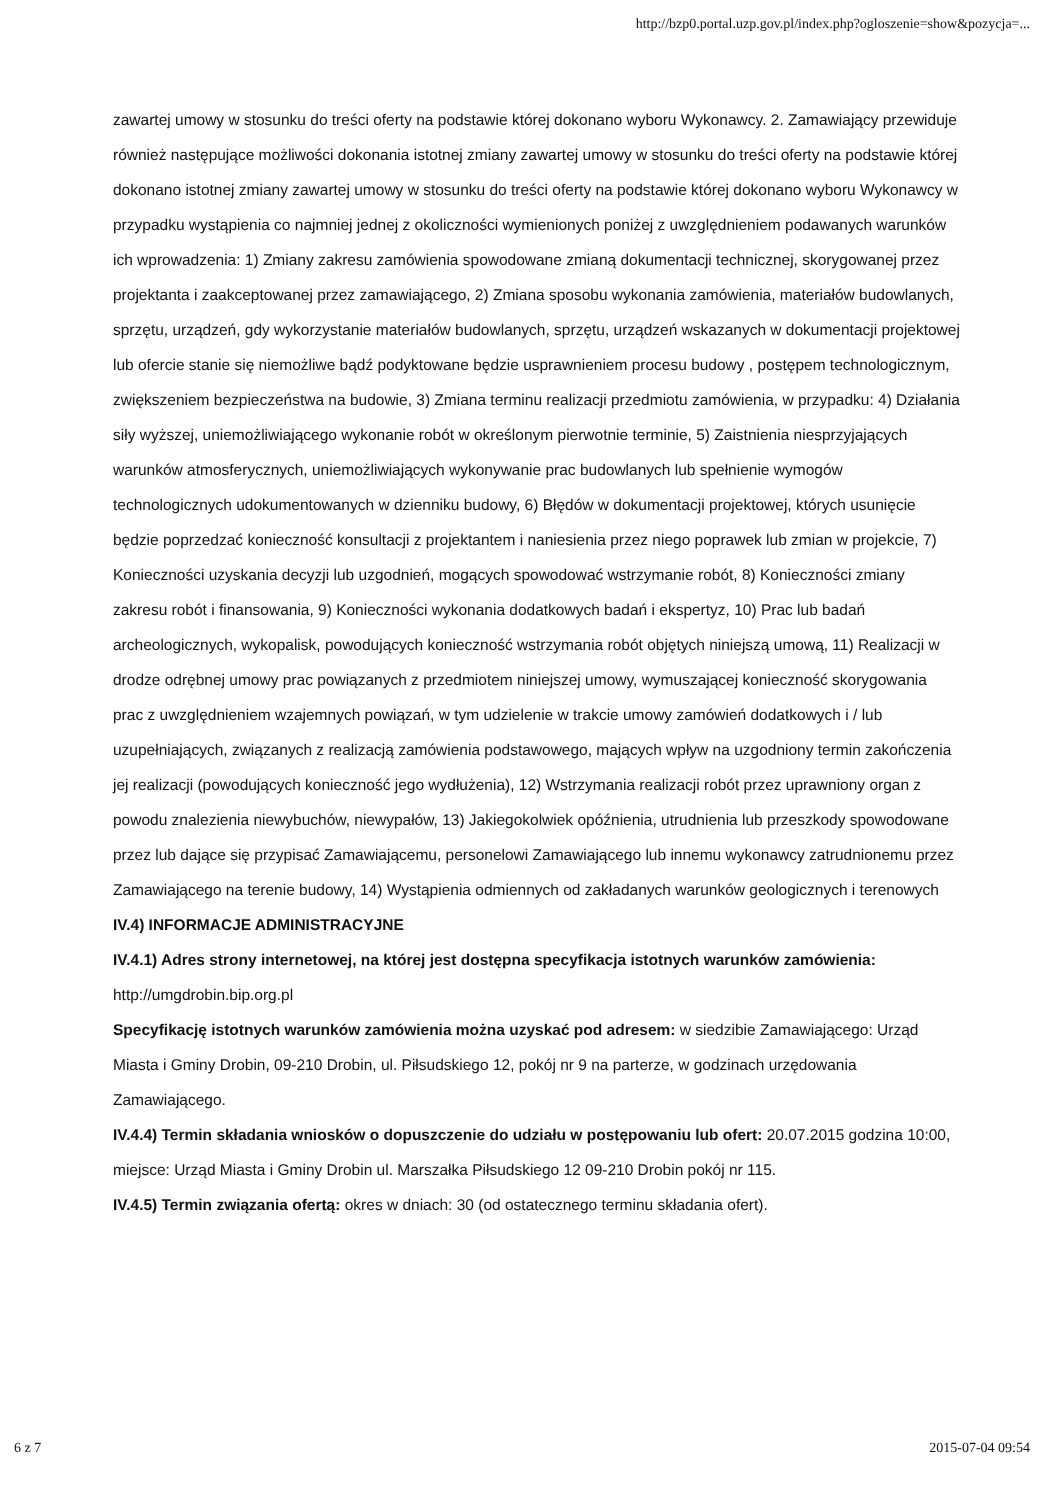http://bzp0.portal.uzp.gov.pl/index.php?ogloszenie=show&pozycja=...
zawartej umowy w stosunku do treści oferty na podstawie której dokonano wyboru Wykonawcy. 2. Zamawiający przewiduje również następujące możliwości dokonania istotnej zmiany zawartej umowy w stosunku do treści oferty na podstawie której dokonano istotnej zmiany zawartej umowy w stosunku do treści oferty na podstawie której dokonano wyboru Wykonawcy w przypadku wystąpienia co najmniej jednej z okoliczności wymienionych poniżej z uwzględnieniem podawanych warunków ich wprowadzenia: 1) Zmiany zakresu zamówienia spowodowane zmianą dokumentacji technicznej, skorygowanej przez projektanta i zaakceptowanej przez zamawiającego, 2) Zmiana sposobu wykonania zamówienia, materiałów budowlanych, sprzętu, urządzeń, gdy wykorzystanie materiałów budowlanych, sprzętu, urządzeń wskazanych w dokumentacji projektowej lub ofercie stanie się niemożliwe bądź podyktowane będzie usprawnieniem procesu budowy , postępem technologicznym, zwiększeniem bezpieczeństwa na budowie, 3) Zmiana terminu realizacji przedmiotu zamówienia, w przypadku: 4) Działania siły wyższej, uniemożliwiającego wykonanie robót w określonym pierwotnie terminie, 5) Zaistnienia niesprzyjających warunków atmosferycznych, uniemożliwiających wykonywanie prac budowlanych lub spełnienie wymogów technologicznych udokumentowanych w dzienniku budowy, 6) Błędów w dokumentacji projektowej, których usunięcie będzie poprzedzać konieczność konsultacji z projektantem i naniesienia przez niego poprawek lub zmian w projekcie, 7) Konieczności uzyskania decyzji lub uzgodnień, mogących spowodować wstrzymanie robót, 8) Konieczności zmiany zakresu robót i finansowania, 9) Konieczności wykonania dodatkowych badań i ekspertyz, 10) Prac lub badań archeologicznych, wykopalisk, powodujących konieczność wstrzymania robót objętych niniejszą umową, 11) Realizacji w drodze odrębnej umowy prac powiązanych z przedmiotem niniejszej umowy, wymuszającej konieczność skorygowania prac z uwzględnieniem wzajemnych powiązań, w tym udzielenie w trakcie umowy zamówień dodatkowych i / lub uzupełniających, związanych z realizacją zamówienia podstawowego, mających wpływ na uzgodniony termin zakończenia jej realizacji (powodujących konieczność jego wydłużenia), 12) Wstrzymania realizacji robót przez uprawniony organ z powodu znalezienia niewybuchów, niewypałów, 13) Jakiegokolwiek opóźnienia, utrudnienia lub przeszkody spowodowane przez lub dające się przypisać Zamawiającemu, personelowi Zamawiającego lub innemu wykonawcy zatrudnionemu przez Zamawiającego na terenie budowy, 14) Wystąpienia odmiennych od zakładanych warunków geologicznych i terenowych
IV.4) INFORMACJE ADMINISTRACYJNE
IV.4.1) Adres strony internetowej, na której jest dostępna specyfikacja istotnych warunków zamówienia: http://umgdrobin.bip.org.pl
Specyfikację istotnych warunków zamówienia można uzyskać pod adresem: w siedzibie Zamawiającego: Urząd Miasta i Gminy Drobin, 09-210 Drobin, ul. Piłsudskiego 12, pokój nr 9 na parterze, w godzinach urzędowania Zamawiającego.
IV.4.4) Termin składania wniosków o dopuszczenie do udziału w postępowaniu lub ofert: 20.07.2015 godzina 10:00, miejsce: Urząd Miasta i Gminy Drobin ul. Marszałka Piłsudskiego 12 09-210 Drobin pokój nr 115.
IV.4.5) Termin związania ofertą: okres w dniach: 30 (od ostatecznego terminu składania ofert).
6 z 7 2015-07-04 09:54